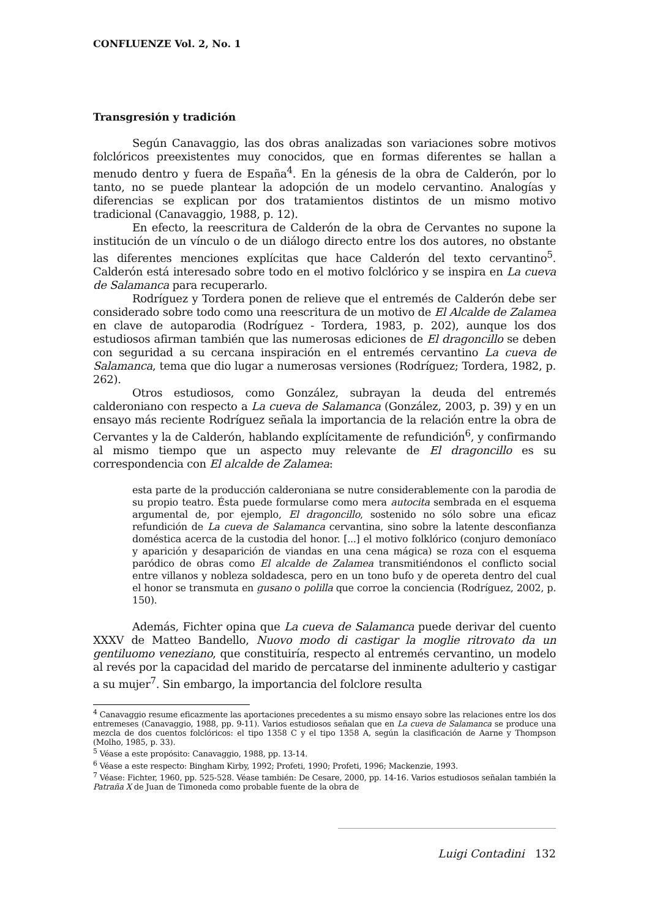CONFLUENZE Vol. 2, No. 1
Transgresión y tradición
Según Canavaggio, las dos obras analizadas son variaciones sobre motivos folclóricos preexistentes muy conocidos, que en formas diferentes se hallan a menudo dentro y fuera de España<sup>4</sup>. En la génesis de la obra de Calderón, por lo tanto, no se puede plantear la adopción de un modelo cervantino. Analogías y diferencias se explican por dos tratamientos distintos de un mismo motivo tradicional (Canavaggio, 1988, p. 12).
En efecto, la reescritura de Calderón de la obra de Cervantes no supone la institución de un vínculo o de un diálogo directo entre los dos autores, no obstante las diferentes menciones explícitas que hace Calderón del texto cervantino<sup>5</sup>. Calderón está interesado sobre todo en el motivo folclórico y se inspira en La cueva de Salamanca para recuperarlo.
Rodríguez y Tordera ponen de relieve que el entremés de Calderón debe ser considerado sobre todo como una reescritura de un motivo de El Alcalde de Zalamea en clave de autoparodia (Rodríguez - Tordera, 1983, p. 202), aunque los dos estudiosos afirman también que las numerosas ediciones de El dragoncillo se deben con seguridad a su cercana inspiración en el entremés cervantino La cueva de Salamanca, tema que dio lugar a numerosas versiones (Rodríguez; Tordera, 1982, p. 262).
Otros estudiosos, como González, subrayan la deuda del entremés calderoniano con respecto a La cueva de Salamanca (González, 2003, p. 39) y en un ensayo más reciente Rodríguez señala la importancia de la relación entre la obra de Cervantes y la de Calderón, hablando explícitamente de refundición<sup>6</sup>, y confirmando al mismo tiempo que un aspecto muy relevante de El dragoncillo es su correspondencia con El alcalde de Zalamea:
esta parte de la producción calderoniana se nutre considerablemente con la parodia de su propio teatro. Ésta puede formularse como mera autocita sembrada en el esquema argumental de, por ejemplo, El dragoncillo, sostenido no sólo sobre una eficaz refundición de La cueva de Salamanca cervantina, sino sobre la latente desconfianza doméstica acerca de la custodia del honor. [...] el motivo folklórico (conjuro demoníaco y aparición y desaparición de viandas en una cena mágica) se roza con el esquema paródico de obras como El alcalde de Zalamea transmitiéndonos el conflicto social entre villanos y nobleza soldadesca, pero en un tono bufo y de opereta dentro del cual el honor se transmuta en gusano o polilla que corroe la conciencia (Rodríguez, 2002, p. 150).
Además, Fichter opina que La cueva de Salamanca puede derivar del cuento XXXV de Matteo Bandello, Nuovo modo di castigar la moglie ritrovato da un gentiluomo veneziano, que constituiría, respecto al entremés cervantino, un modelo al revés por la capacidad del marido de percatarse del inminente adulterio y castigar a su mujer<sup>7</sup>. Sin embargo, la importancia del folclore resulta
<sup>4</sup> Canavaggio resume eficazmente las aportaciones precedentes a su mismo ensayo sobre las relaciones entre los dos entremeses (Canavaggio, 1988, pp. 9-11). Varios estudiosos señalan que en La cueva de Salamanca se produce una mezcla de dos cuentos folclóricos: el tipo 1358 C y el tipo 1358 A, según la clasificación de Aarne y Thompson (Molho, 1985, p. 33).
<sup>5</sup> Véase a este propósito: Canavaggio, 1988, pp. 13-14.
<sup>6</sup> Véase a este respecto: Bingham Kirby, 1992; Profeti, 1990; Profeti, 1996; Mackenzie, 1993.
<sup>7</sup> Véase: Fichter, 1960, pp. 525-528. Véase también: De Cesare, 2000, pp. 14-16. Varios estudiosos señalan también la Patraña X de Juan de Timoneda como probable fuente de la obra de
Luigi Contadini 132